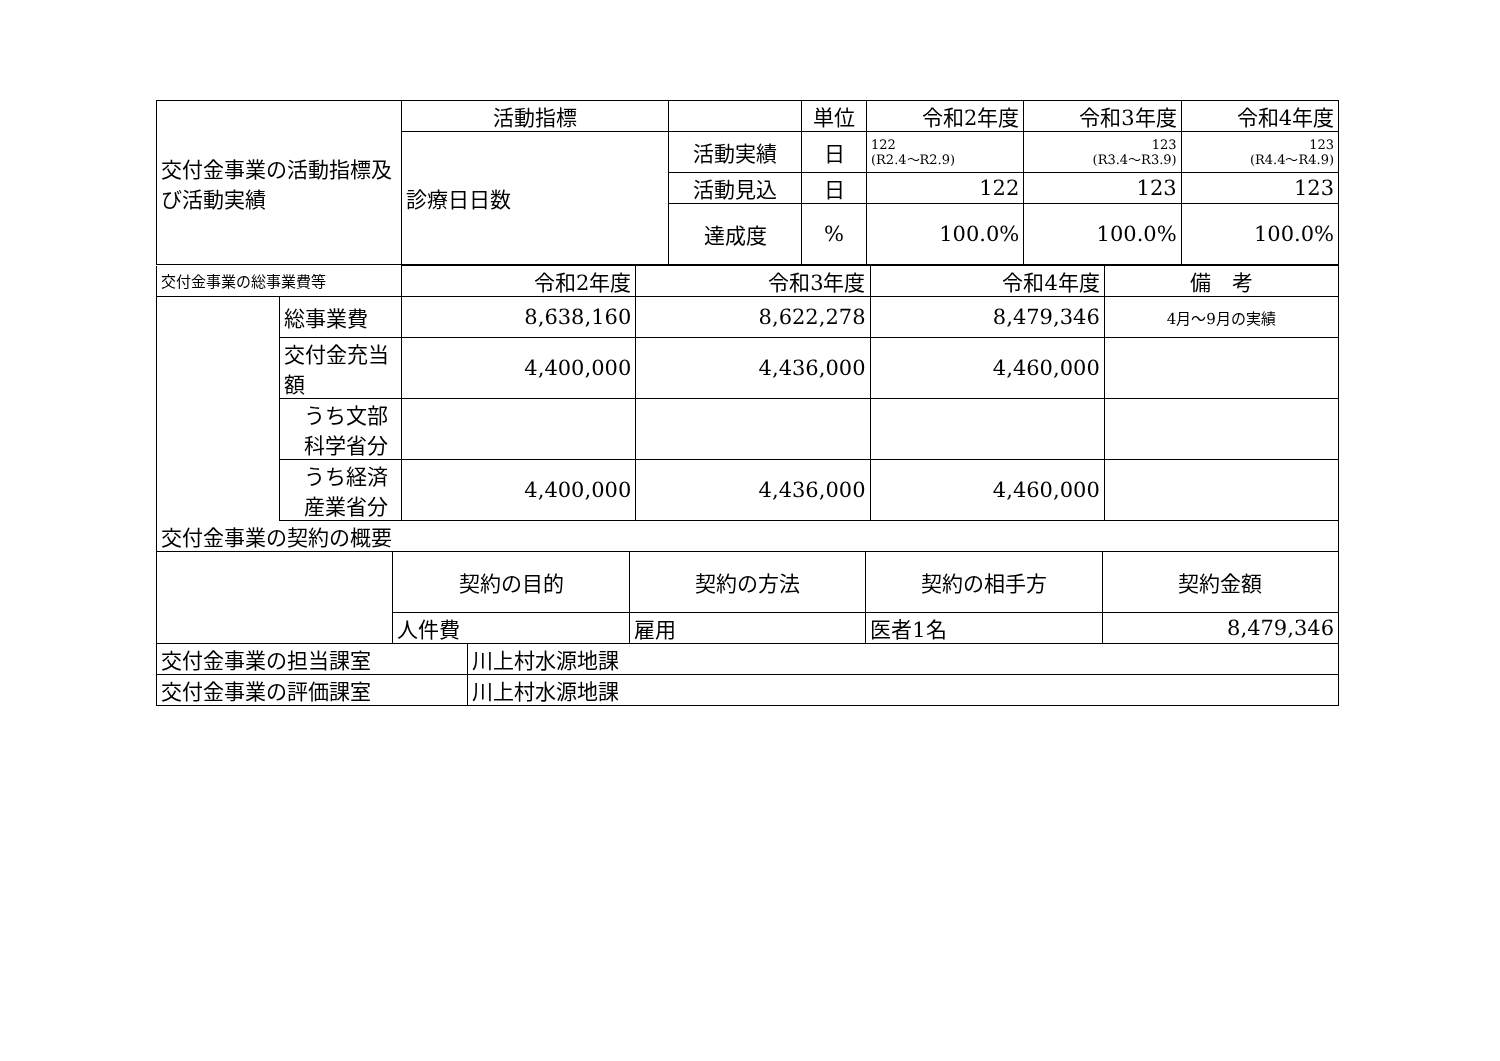| 交付金事業の活動指標及び活動実績 | 活動指標 | | 単位 | 令和2年度 | 令和3年度 | 令和4年度 |
| | 診療日日数 | 活動実績 | 日 | 122 (R2.4～R2.9) | 123 (R3.4～R3.9) | 123 (R4.4～R4.9) |
| | | 活動見込 | 日 | 122 | 123 | 123 |
| | | 達成度 | % | 100.0% | 100.0% | 100.0% |
| 交付金事業の総事業費等 | | 令和2年度 | 令和3年度 | 令和4年度 | 備 考 |
| | 総事業費 | 8,638,160 | 8,622,278 | 8,479,346 | 4月～9月の実績 |
| | 交付金充当額 | 4,400,000 | 4,436,000 | 4,460,000 | |
| | うち文部科学省分 | | | | |
| | うち経済産業省分 | 4,400,000 | 4,436,000 | 4,460,000 | |
| 交付金事業の契約の概要 | | | | |
| | 契約の目的 | 契約の方法 | 契約の相手方 | 契約金額 |
| | 人件費 | 雇用 | 医者1名 | 8,479,346 |
| 交付金事業の担当課室 | 川上村水源地課 |
| 交付金事業の評価課室 | 川上村水源地課 |